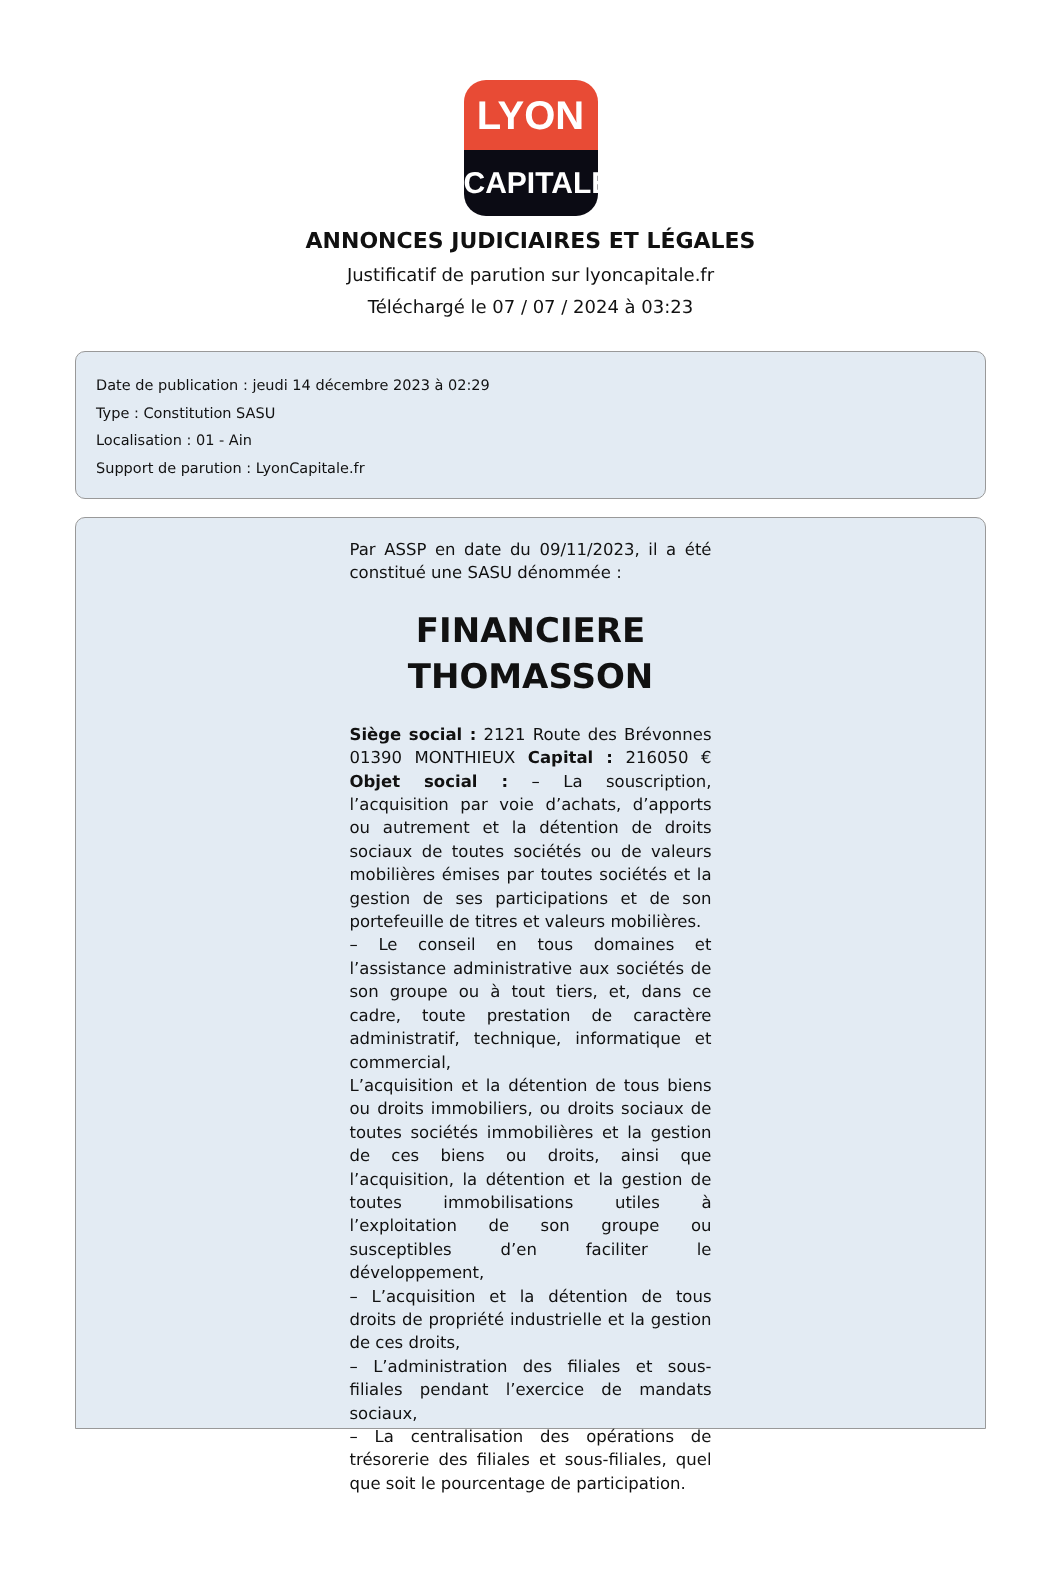LYON
CAPITALE
ANNONCES JUDICIAIRES ET LÉGALES
Justificatif de parution sur lyoncapitale.fr
Téléchargé le 07 / 07 / 2024 à 03:23
Date de publication : jeudi 14 décembre 2023 à 02:29
Type : Constitution SASU
Localisation : 01 - Ain
Support de parution : LyonCapitale.fr
Par ASSP en date du 09/11/2023, il a été constitué une SASU dénommée :
FINANCIERE THOMASSON
Siège social : 2121 Route des Brévonnes 01390 MONTHIEUX Capital : 216050 € Objet social : – La souscription, l’acquisition par voie d’achats, d’apports ou autrement et la détention de droits sociaux de toutes sociétés ou de valeurs mobilières émises par toutes sociétés et la gestion de ses participations et de son portefeuille de titres et valeurs mobilières.
– Le conseil en tous domaines et l’assistance administrative aux sociétés de son groupe ou à tout tiers, et, dans ce cadre, toute prestation de caractère administratif, technique, informatique et commercial,
L’acquisition et la détention de tous biens ou droits immobiliers, ou droits sociaux de toutes sociétés immobilières et la gestion de ces biens ou droits, ainsi que l’acquisition, la détention et la gestion de toutes immobilisations utiles à l’exploitation de son groupe ou susceptibles d’en faciliter le développement,
– L’acquisition et la détention de tous droits de propriété industrielle et la gestion de ces droits,
– L’administration des filiales et sous-filiales pendant l’exercice de mandats sociaux,
– La centralisation des opérations de trésorerie des filiales et sous-filiales, quel que soit le pourcentage de participation.